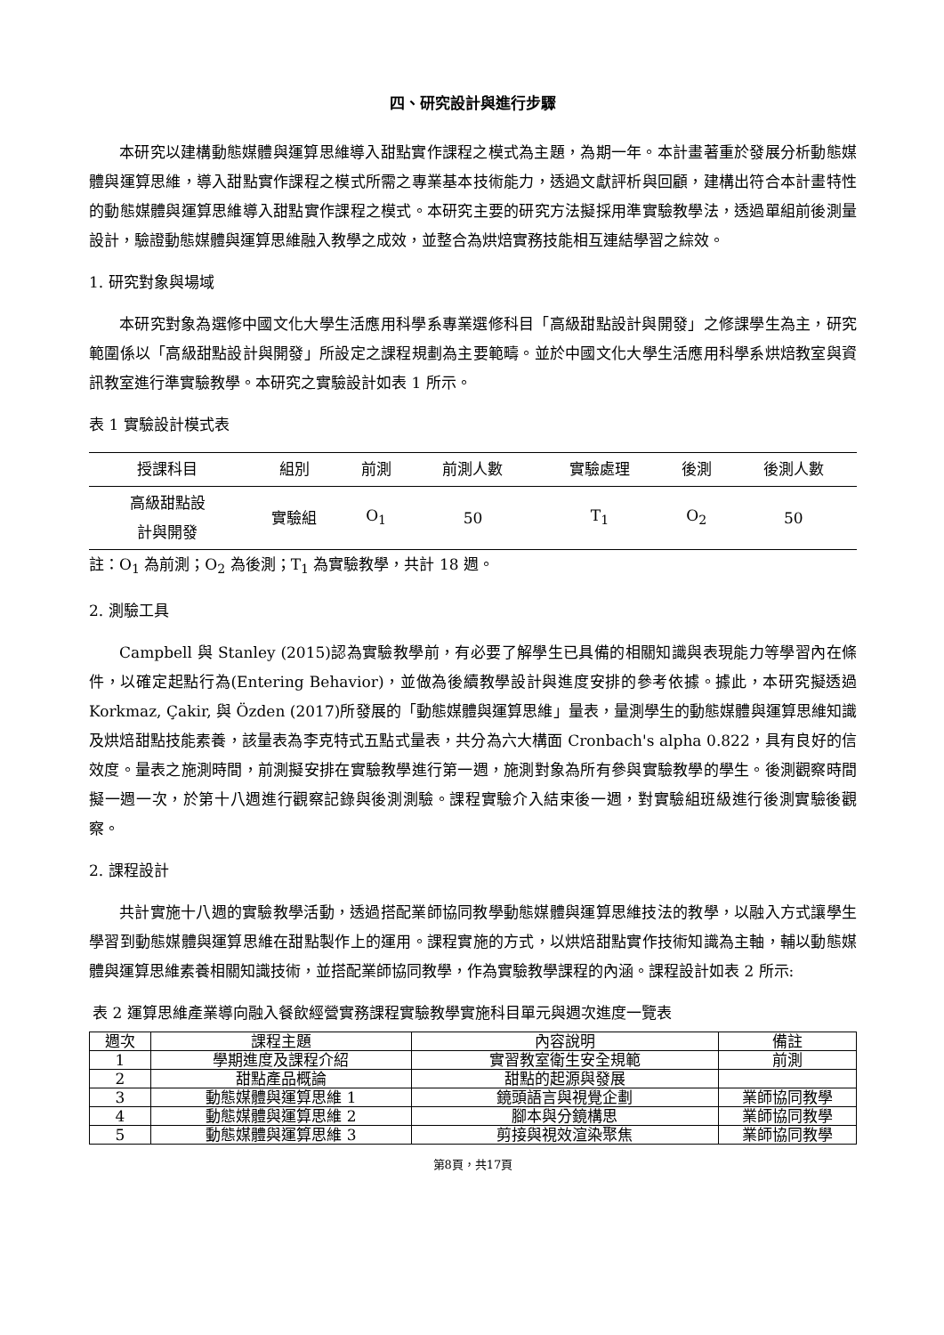四、研究設計與進行步驟
本研究以建構動態媒體與運算思維導入甜點實作課程之模式為主題，為期一年。本計畫著重於發展分析動態媒體與運算思維，導入甜點實作課程之模式所需之專業基本技術能力，透過文獻評析與回顧，建構出符合本計畫特性的動態媒體與運算思維導入甜點實作課程之模式。本研究主要的研究方法擬採用準實驗教學法，透過單組前後測量設計，驗證動態媒體與運算思維融入教學之成效，並整合為烘焙實務技能相互連結學習之綜效。
1. 研究對象與場域
本研究對象為選修中國文化大學生活應用科學系專業選修科目「高級甜點設計與開發」之修課學生為主，研究範圍係以「高級甜點設計與開發」所設定之課程規劃為主要範疇。並於中國文化大學生活應用科學系烘焙教室與資訊教室進行準實驗教學。本研究之實驗設計如表 1 所示。
表 1 實驗設計模式表
| 授課科目 | 組別 | 前測 | 前測人數 | 實驗處理 | 後測 | 後測人數 |
| --- | --- | --- | --- | --- | --- | --- |
| 高級甜點設 計與開發 | 實驗組 | O<sub>1</sub> | 50 | T<sub>1</sub> | O<sub>2</sub> | 50 |
註：O<sub>1</sub> 為前測；O<sub>2</sub> 為後測；T<sub>1</sub> 為實驗教學，共計 18 週。
2. 測驗工具
Campbell 與 Stanley (2015)認為實驗教學前，有必要了解學生已具備的相關知識與表現能力等學習內在條件，以確定起點行為(Entering Behavior)，並做為後續教學設計與進度安排的參考依據。據此，本研究擬透過 Korkmaz, Çakir, 與 Özden (2017)所發展的「動態媒體與運算思維」量表，量測學生的動態媒體與運算思維知識及烘焙甜點技能素養，該量表為李克特式五點式量表，共分為六大構面 Cronbach's alpha 0.822，具有良好的信效度。量表之施測時間，前測擬安排在實驗教學進行第一週，施測對象為所有參與實驗教學的學生。後測觀察時間擬一週一次，於第十八週進行觀察記錄與後測測驗。課程實驗介入結束後一週，對實驗組班級進行後測實驗後觀察。
2. 課程設計
共計實施十八週的實驗教學活動，透過搭配業師協同教學動態媒體與運算思維技法的教學，以融入方式讓學生學習到動態媒體與運算思維在甜點製作上的運用。課程實施的方式，以烘焙甜點實作技術知識為主軸，輔以動態媒體與運算思維素養相關知識技術，並搭配業師協同教學，作為實驗教學課程的內涵。課程設計如表 2 所示:
表 2 運算思維產業導向融入餐飲經營實務課程實驗教學實施科目單元與週次進度一覽表
| 週次 | 課程主題 | 內容說明 | 備註 |
| --- | --- | --- | --- |
| 1 | 學期進度及課程介紹 | 實習教室衛生安全規範 | 前測 |
| 2 | 甜點產品概論 | 甜點的起源與發展 | |
| 3 | 動態媒體與運算思維 1 | 鏡頭語言與視覺企劃 | 業師協同教學 |
| 4 | 動態媒體與運算思維 2 | 腳本與分鏡構思 | 業師協同教學 |
| 5 | 動態媒體與運算思維 3 | 剪接與視效渲染聚焦 | 業師協同教學 |
第8頁，共17頁